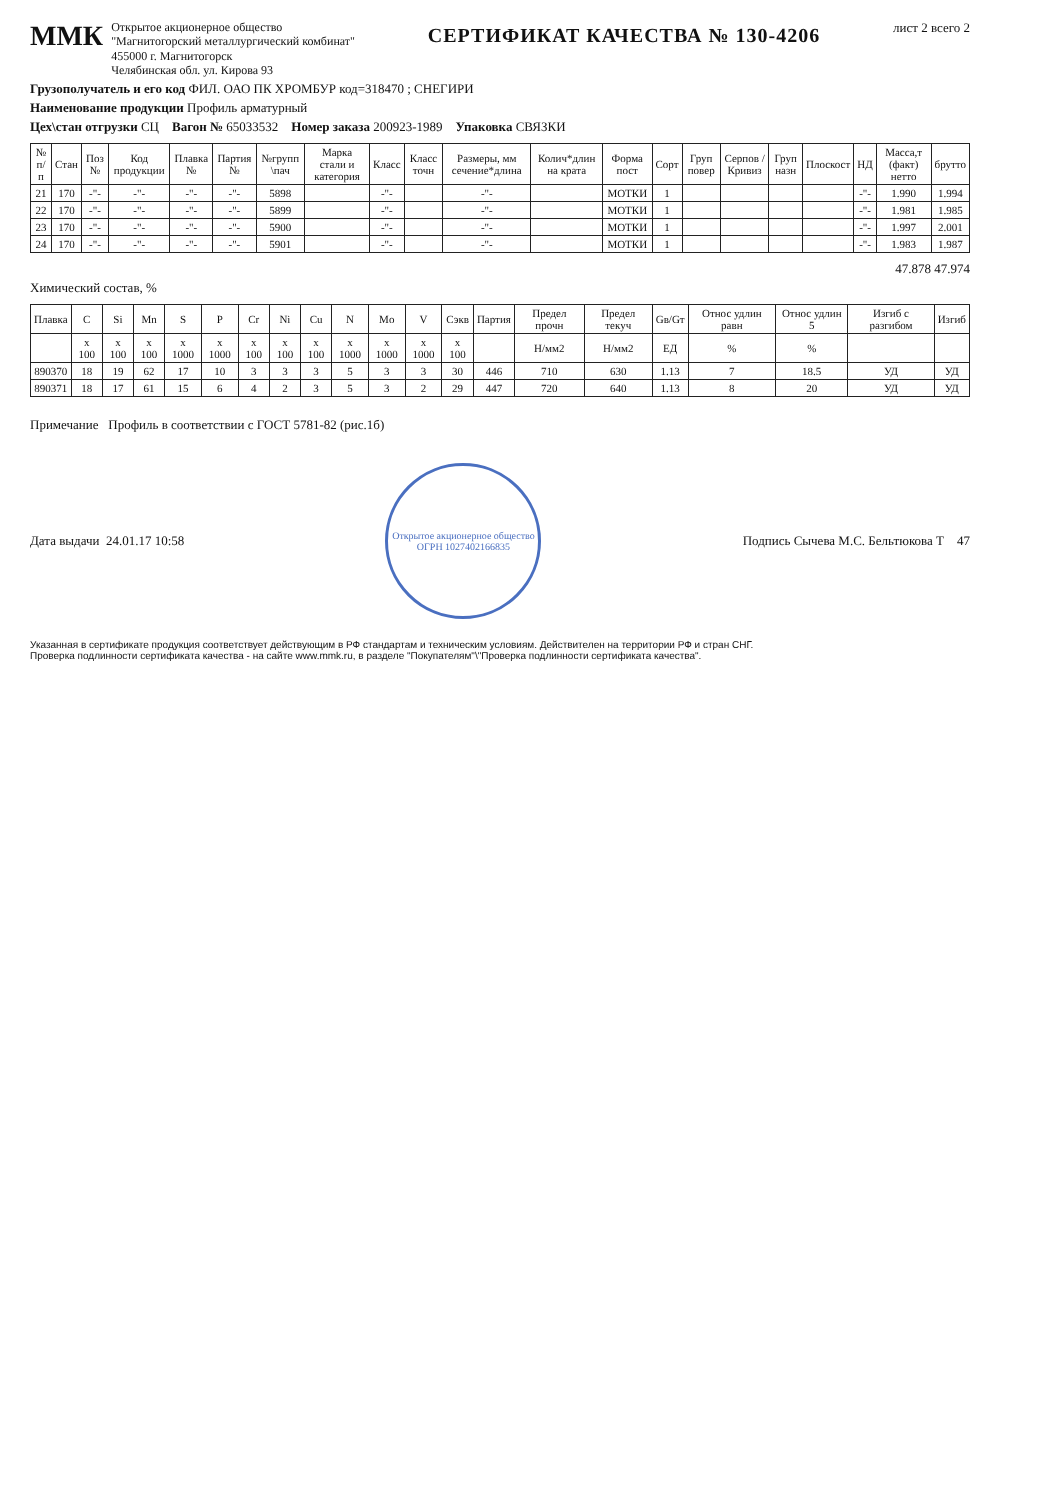ММК
Открытое акционерное общество
"Магнитогорский металлургический комбинат"
455000 г. Магнитогорск
Челябинская обл. ул. Кирова 93
СЕРТИФИКАТ КАЧЕСТВА № 130-4206
лист 2 всего 2
Грузополучатель и его код ФИЛ. ОАО ПК ХРОМБУР код=318470 ; СНЕГИРИ
Наименование продукции Профиль арматурный
Цех\стан отгрузки СЦ Вагон № 65033532 Номер заказа 200923-1989 Упаковка СВЯЗКИ
| № п/п | Стан | Поз № | Код продукции | Плавка № | Партия № | №групп \пач | Марка стали и категория | Класс | Класс точн | Размеры, мм сечение*длина | Колич*длин на крата | Форма пост | Сорт | Груп повер | Серпов /Кривиз | Груп назн | Плоскост | НД | Масса,т (факт) нетто | брутто |
| --- | --- | --- | --- | --- | --- | --- | --- | --- | --- | --- | --- | --- | --- | --- | --- | --- | --- | --- | --- | --- |
| 21 | 170 | -"- | -"- | -"- | -"- | 5898 | | -"- | | -"- | | МОТКИ | 1 | | | | | -"- | 1.990 | 1.994 |
| 22 | 170 | -"- | -"- | -"- | -"- | 5899 | | -"- | | -"- | | МОТКИ | 1 | | | | | -"- | 1.981 | 1.985 |
| 23 | 170 | -"- | -"- | -"- | -"- | 5900 | | -"- | | -"- | | МОТКИ | 1 | | | | | -"- | 1.997 | 2.001 |
| 24 | 170 | -"- | -"- | -"- | -"- | 5901 | | -"- | | -"- | | МОТКИ | 1 | | | | | -"- | 1.983 | 1.987 |
47.878 47.974
Химический состав, %
| Плавка | C | Si | Mn | S | P | Cr | Ni | Cu | N | Mo | V | Сэкв | Партия | Предел прочн | Предел текуч | Gв/Gт | Относ удлин равн | Относ удлин 5 | Изгиб с разгибом | Изгиб |
| --- | --- | --- | --- | --- | --- | --- | --- | --- | --- | --- | --- | --- | --- | --- | --- | --- | --- | --- | --- | --- |
| | x 100 | x 100 | x 100 | x 1000 | x 1000 | x 100 | x 100 | x 100 | x 1000 | x 1000 | x 1000 | x 100 | | Н/мм2 | Н/мм2 | ЕД | % | % | | |
| 890370 | 18 | 19 | 62 | 17 | 10 | 3 | 3 | 3 | 5 | 3 | 3 | 30 | 446 | 710 | 630 | 1.13 | 7 | 18.5 | УД | УД |
| 890371 | 18 | 17 | 61 | 15 | 6 | 4 | 2 | 3 | 5 | 3 | 2 | 29 | 447 | 720 | 640 | 1.13 | 8 | 20 | УД | УД |
Примечание Профиль в соответствии с ГОСТ 5781-82 (рис.1б)
Дата выдачи 24.01.17 10:58
Открытое акционерное общество
ОГРН 1027402166835
Подпись Сычева М.С. Бельтюкова Т 47
Указанная в сертификате продукция соответствует действующим в РФ стандартам и техническим условиям. Действителен на территории РФ и стран СНГ.
Проверка подлинности сертификата качества - на сайте www.mmk.ru, в разделе "Покупателям"\"Проверка подлинности сертификата качества".